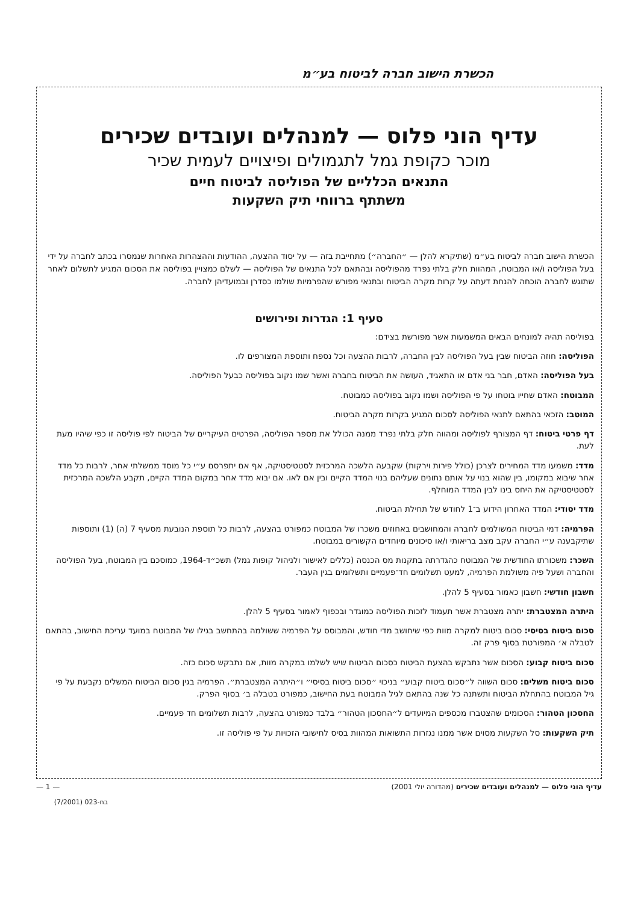הכשרת הישוב חברה לביטוח בע״מ
עדיף הוני פלוס — למנהלים ועובדים שכירים
מוכר כקופת גמל לתגמולים ופיצויים לעמית שכיר
התנאים הכלליים של הפוליסה לביטוח חיים
משתתף ברווחי תיק השקעות
הכשרת הישוב חברה לביטוח בע״מ (שתיקרא להלן — ״החברה״) מתחייבת בזה — על יסוד ההצעה, ההודעות וההצהרות האחרות שנמסרו בכתב לחברה על ידי בעל הפוליסה ו/או המבוטח, המהוות חלק בלתי נפרד מהפוליסה ובהתאם לכל התנאים של הפוליסה — לשלם כמצויין בפוליסה את הסכום המגיע לתשלום לאחר שתוגש לחברה הוכחה להנחת דעתה על קרות מקרה הביטוח ובתנאי מפורש שהפרמיות שולמו כסדרן ובמועדיהן לחברה.
סעיף 1: הגדרות ופירושים
בפוליסה תהיה למונחים הבאים המשמעות אשר מפורשת בצידם:
הפוליסה: חוזה הביטוח שבין בעל הפוליסה לבין החברה, לרבות ההצעה וכל נספח ותוספת המצורפים לו.
בעל הפוליסה: האדם, חבר בני אדם או התאגיד, העושה את הביטוח בחברה ואשר שמו נקוב בפוליסה כבעל הפוליסה.
המבוטח: האדם שחייו בוטחו על פי הפוליסה ושמו נקוב בפוליסה כמבוטח.
המוטב: הזכאי בהתאם לתנאי הפוליסה לסכום המגיע בקרות מקרה הביטוח.
דף פרטי ביטוח: דף המצורף לפוליסה ומהווה חלק בלתי נפרד ממנה הכולל את מספר הפוליסה, הפרטים העיקריים של הביטוח לפי פוליסה זו כפי שיהיו מעת לעת.
מדד: משמעו מדד המחירים לצרכן (כולל פירות וירקות) שקבעה הלשכה המרכזית לסטטיסטיקה, אף אם יתפרסם ע״י כל מוסד ממשלתי אחר, לרבות כל מדד אחר שיבוא במקומו, בין שהוא בנוי על אותם נתונים שעליהם בנוי המדד הקיים ובין אם לאו. אם יבוא מדד אחר במקום המדד הקיים, תקבע הלשכה המרכזית לסטטיסטיקה את היחס בינו לבין המדד המוחלף.
מדד יסודי: המדד האחרון הידוע ב־1 לחודש של תחילת הביטוח.
הפרמיה: דמי הביטוח המשולמים לחברה והמחושבים באחוזים משכרו של המבוטח כמפורט בהצעה, לרבות כל תוספת הנובעת מסעיף 7 (ה) (1) ותוספות שתיקבענה ע״י החברה עקב מצב בריאותי ו/או סיכונים מיוחדים הקשורים במבוטח.
השכר: משכורתו החודשית של המבוטח כהגדרתה בתקנות מס הכנסה (כללים לאישור ולניהול קופות גמל) תשכ״ד-1964, כמוסכם בין המבוטח, בעל הפוליסה והחברה ושעל פיה משולמת הפרמיה, למעט תשלומים חד־פעמיים ותשלומים בגין העבר.
חשבון חודשי: חשבון כאמור בסעיף 5 להלן.
היתרה המצטברת: יתרה מצטברת אשר תעמוד לזכות הפוליסה כמוגדר ובכפוף לאמור בסעיף 5 להלן.
סכום ביטוח בסיסי: סכום ביטוח למקרה מוות כפי שיחושב מדי חודש, והמבוסס על הפרמיה ששולמה בהתחשב בגילו של המבוטח במועד עריכת החישוב, בהתאם לטבלה א׳ המפורטת בסוף פרק זה.
סכום ביטוח קבוע: הסכום אשר נתבקש בהצעת הביטוח כסכום הביטוח שיש לשלמו במקרה מוות, אם נתבקש סכום כזה.
סכום ביטוח משלים: סכום השווה ל״סכום ביטוח קבוע״ בניכוי ״סכום ביטוח בסיסי״ ו״היתרה המצטברת״. הפרמיה בגין סכום הביטוח המשלים נקבעת על פי גיל המבוטח בהתחלת הביטוח ותשתנה כל שנה בהתאם לגיל המבוטח בעת החישוב, כמפורט בטבלה ב׳ בסוף הפרק.
החסכון הטהור: הסכומים שהצטברו מכספים המיועדים ל״החסכון הטהור״ בלבד כמפורט בהצעה, לרבות תשלומים חד פעמיים.
תיק השקעות: סל השקעות מסוים אשר ממנו נגזרות התשואות המהוות בסיס לחישובי הזכויות על פי פוליסה זו.
עדיף הוני פלוס — למנהלים ועובדים שכירים (מהדורה יולי 2001) — 1 —
בח-023 (7/2001)